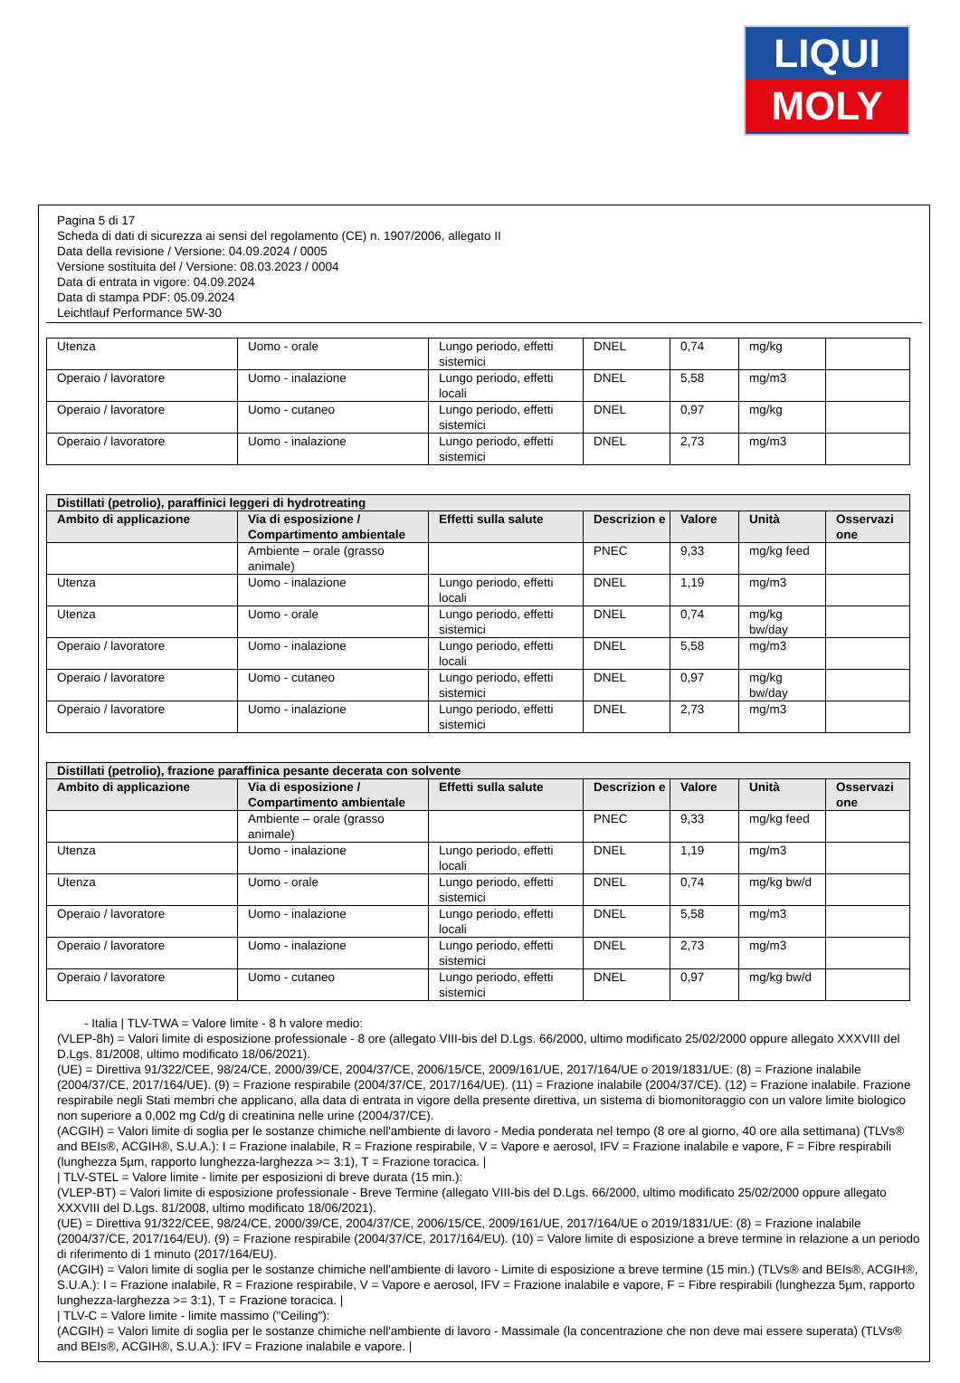LIQUI
MOLY
Pagina 5 di 17
Scheda di dati di sicurezza ai sensi del regolamento (CE) n. 1907/2006, allegato II
Data della revisione / Versione: 04.09.2024 / 0005
Versione sostituita del / Versione: 08.03.2023 / 0004
Data di entrata in vigore: 04.09.2024
Data di stampa PDF: 05.09.2024
Leichtlauf Performance 5W-30
| Utenza | Uomo - orale | Lungo periodo, effetti sistemici | DNEL | 0,74 | mg/kg | |
| Operaio / lavoratore | Uomo - inalazione | Lungo periodo, effetti locali | DNEL | 5,58 | mg/m3 | |
| Operaio / lavoratore | Uomo - cutaneo | Lungo periodo, effetti sistemici | DNEL | 0,97 | mg/kg | |
| Operaio / lavoratore | Uomo - inalazione | Lungo periodo, effetti sistemici | DNEL | 2,73 | mg/m3 | |
| Distillati (petrolio), paraffinici leggeri di hydrotreating | | | | | | |
| --- | --- | --- | --- | --- | --- | --- |
| Ambito di applicazione | Via di esposizione / Compartimento ambientale | Effetti sulla salute | Descrizion e | Valore | Unità | Osservazi one |
| | Ambiente – orale (grasso animale) | | PNEC | 9,33 | mg/kg feed | |
| Utenza | Uomo - inalazione | Lungo periodo, effetti locali | DNEL | 1,19 | mg/m3 | |
| Utenza | Uomo - orale | Lungo periodo, effetti sistemici | DNEL | 0,74 | mg/kg bw/day | |
| Operaio / lavoratore | Uomo - inalazione | Lungo periodo, effetti locali | DNEL | 5,58 | mg/m3 | |
| Operaio / lavoratore | Uomo - cutaneo | Lungo periodo, effetti sistemici | DNEL | 0,97 | mg/kg bw/day | |
| Operaio / lavoratore | Uomo - inalazione | Lungo periodo, effetti sistemici | DNEL | 2,73 | mg/m3 | |
| Distillati (petrolio), frazione paraffinica pesante decerata con solvente | | | | | | |
| --- | --- | --- | --- | --- | --- | --- |
| Ambito di applicazione | Via di esposizione / Compartimento ambientale | Effetti sulla salute | Descrizion e | Valore | Unità | Osservazi one |
| | Ambiente – orale (grasso animale) | | PNEC | 9,33 | mg/kg feed | |
| Utenza | Uomo - inalazione | Lungo periodo, effetti locali | DNEL | 1,19 | mg/m3 | |
| Utenza | Uomo - orale | Lungo periodo, effetti sistemici | DNEL | 0,74 | mg/kg bw/d | |
| Operaio / lavoratore | Uomo - inalazione | Lungo periodo, effetti locali | DNEL | 5,58 | mg/m3 | |
| Operaio / lavoratore | Uomo - inalazione | Lungo periodo, effetti sistemici | DNEL | 2,73 | mg/m3 | |
| Operaio / lavoratore | Uomo - cutaneo | Lungo periodo, effetti sistemici | DNEL | 0,97 | mg/kg bw/d | |
- Italia | TLV-TWA = Valore limite - 8 h valore medio:
(VLEP-8h) = Valori limite di esposizione professionale - 8 ore (allegato VIII-bis del D.Lgs. 66/2000, ultimo modificato 25/02/2000 oppure allegato XXXVIII del D.Lgs. 81/2008, ultimo modificato 18/06/2021).
(UE) = Direttiva 91/322/CEE, 98/24/CE, 2000/39/CE, 2004/37/CE, 2006/15/CE, 2009/161/UE, 2017/164/UE o 2019/1831/UE: (8) = Frazione inalabile (2004/37/CE, 2017/164/UE). (9) = Frazione respirabile (2004/37/CE, 2017/164/UE). (11) = Frazione inalabile (2004/37/CE). (12) = Frazione inalabile. Frazione respirabile negli Stati membri che applicano, alla data di entrata in vigore della presente direttiva, un sistema di biomonitoraggio con un valore limite biologico non superiore a 0,002 mg Cd/g di creatinina nelle urine (2004/37/CE).
(ACGIH) = Valori limite di soglia per le sostanze chimiche nell'ambiente di lavoro - Media ponderata nel tempo (8 ore al giorno, 40 ore alla settimana) (TLVs® and BEIs®, ACGIH®, S.U.A.): I = Frazione inalabile, R = Frazione respirabile, V = Vapore e aerosol, IFV = Frazione inalabile e vapore, F = Fibre respirabili (lunghezza 5µm, rapporto lunghezza-larghezza >= 3:1), T = Frazione toracica. |
| TLV-STEL = Valore limite - limite per esposizioni di breve durata (15 min.):
(VLEP-BT) = Valori limite di esposizione professionale - Breve Termine (allegato VIII-bis del D.Lgs. 66/2000, ultimo modificato 25/02/2000 oppure allegato XXXVIII del D.Lgs. 81/2008, ultimo modificato 18/06/2021).
(UE) = Direttiva 91/322/CEE, 98/24/CE, 2000/39/CE, 2004/37/CE, 2006/15/CE, 2009/161/UE, 2017/164/UE o 2019/1831/UE: (8) = Frazione inalabile (2004/37/CE, 2017/164/EU). (9) = Frazione respirabile (2004/37/CE, 2017/164/EU). (10) = Valore limite di esposizione a breve termine in relazione a un periodo di riferimento di 1 minuto (2017/164/EU).
(ACGIH) = Valori limite di soglia per le sostanze chimiche nell'ambiente di lavoro - Limite di esposizione a breve termine (15 min.) (TLVs® and BEIs®, ACGIH®, S.U.A.): I = Frazione inalabile, R = Frazione respirabile, V = Vapore e aerosol, IFV = Frazione inalabile e vapore, F = Fibre respirabili (lunghezza 5µm, rapporto lunghezza-larghezza >= 3:1), T = Frazione toracica. |
| TLV-C = Valore limite - limite massimo ("Ceiling"):
(ACGIH) = Valori limite di soglia per le sostanze chimiche nell'ambiente di lavoro - Massimale (la concentrazione che non deve mai essere superata) (TLVs® and BEIs®, ACGIH®, S.U.A.): IFV = Frazione inalabile e vapore. |